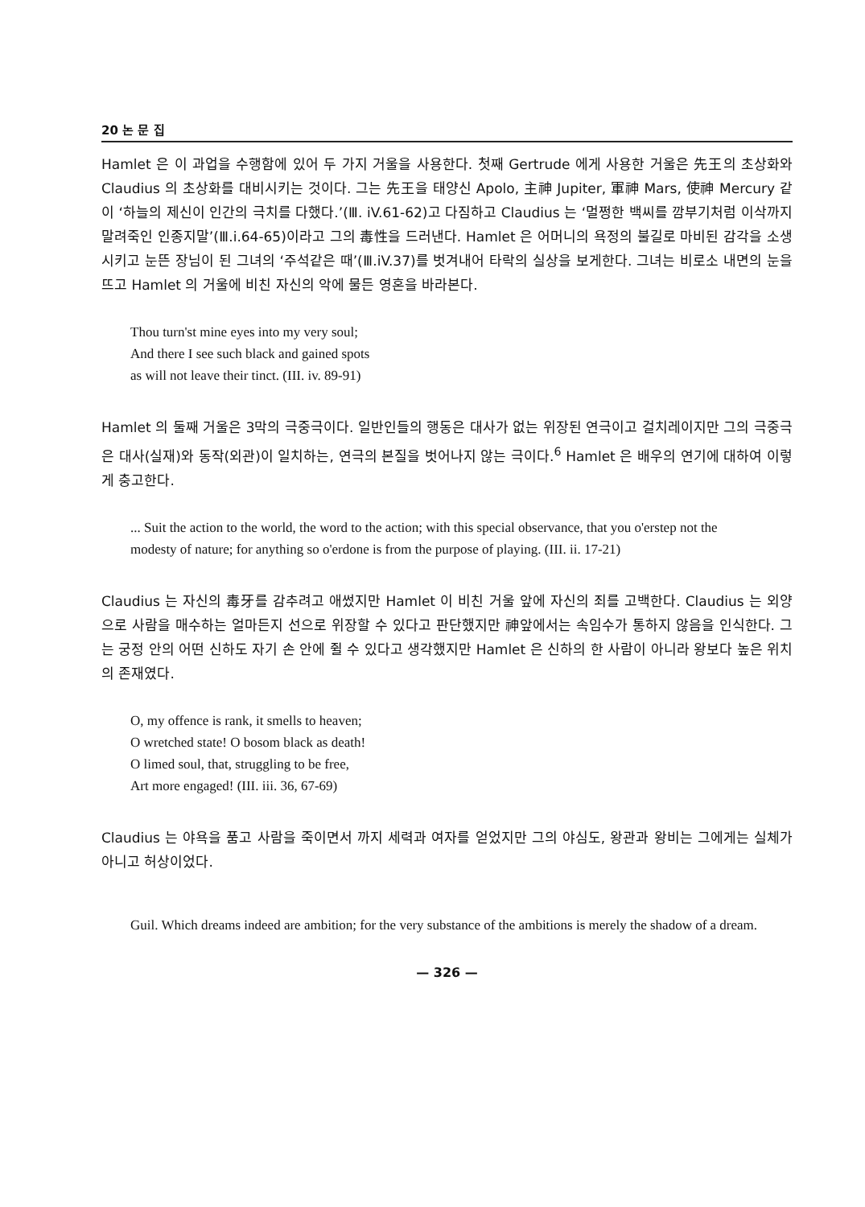20 논 문 집
Hamlet 은 이 과업을 수행함에 있어 두 가지 거울을 사용한다. 첫째 Gertrude 에게 사용한 거울은 先王의 초상화와 Claudius 의 초상화를 대비시키는 것이다. 그는 先王을 태양신 Apolo, 主神 Jupiter, 軍神 Mars, 使神 Mercury 같이 ‘하늘의 제신이 인간의 극치를 다했다.’(Ⅲ. iV.61-62)고 다짐하고 Claudius 는 ‘멀쩡한 백씨를 깜부기처럼 이삭까지 말려죽인 인종지말’(Ⅲ.i.64-65)이라고 그의 毒性을 드러낸다. Hamlet 은 어머니의 욕정의 불길로 마비된 감각을 소생시키고 눈뜬 장님이 된 그녀의 ‘주석같은 때’(Ⅲ.iV.37)를 벗겨내어 타락의 실상을 보게한다. 그녀는 비로소 내면의 눈을 뜨고 Hamlet 의 거울에 비친 자신의 악에 물든 영혼을 바라본다.
Thou turn'st mine eyes into my very soul;
And there I see such black and gained spots
as will not leave their tinct. (III. iv. 89-91)
Hamlet 의 둘째 거울은 3막의 극중극이다. 일반인들의 행동은 대사가 없는 위장된 연극이고 걸치레이지만 그의 극중극은 대사(실재)와 동작(외관)이 일치하는, 연극의 본질을 벗어나지 않는 극이다.<sup>6</sup> Hamlet 은 배우의 연기에 대하여 이렇게 충고한다.
... Suit the action to the world, the word to the action; with this special observance, that you o'erstep not the modesty of nature; for anything so o'erdone is from the purpose of playing. (III. ii. 17-21)
Claudius 는 자신의 毒牙를 감추려고 애썼지만 Hamlet 이 비친 거울 앞에 자신의 죄를 고백한다. Claudius 는 외양으로 사람을 매수하는 얼마든지 선으로 위장할 수 있다고 판단했지만 神앞에서는 속임수가 통하지 않음을 인식한다. 그는 궁정 안의 어떤 신하도 자기 손 안에 쥘 수 있다고 생각했지만 Hamlet 은 신하의 한 사람이 아니라 왕보다 높은 위치의 존재였다.
O, my offence is rank, it smells to heaven;
O wretched state! O bosom black as death!
O limed soul, that, struggling to be free,
Art more engaged! (III. iii. 36, 67-69)
Claudius 는 야욕을 품고 사람을 죽이면서 까지 세력과 여자를 얻었지만 그의 야심도, 왕관과 왕비는 그에게는 실체가 아니고 허상이었다.
Guil. Which dreams indeed are ambition; for the very substance of the ambitions is merely the shadow of a dream.
— 326 —